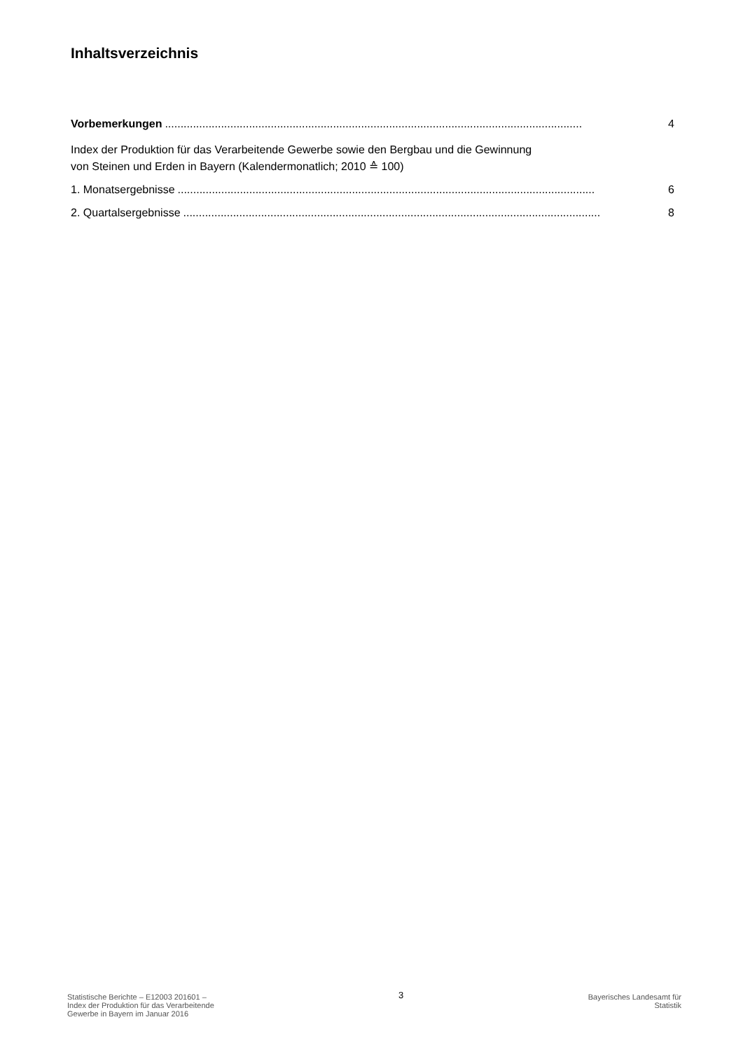Inhaltsverzeichnis
Vorbemerkungen...................................................................................................................................... 4
Index der Produktion für das Verarbeitende Gewerbe sowie den Bergbau und die Gewinnung
von Steinen und Erden in Bayern (Kalendermonatlich; 2010 ≙ 100)
1. Monatsergebnisse...................................................................................................................................... 6
2. Quartalsergebnisse...................................................................................................................................... 8
Statistische Berichte – E12003 201601 –
Index der Produktion für das Verarbeitende
Gewerbe in Bayern im Januar 2016
3
Bayerisches Landesamt für
Statistik